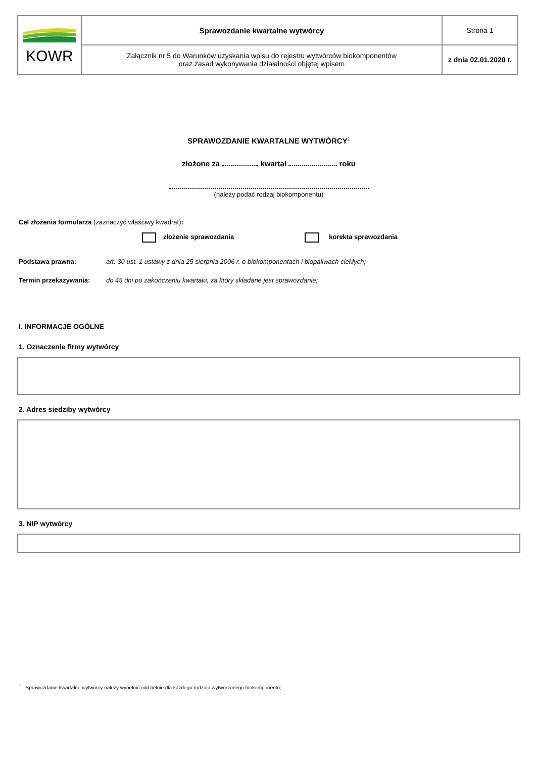| KOWR | Sprawozdanie kwartalne wytwórcy | Strona 1 |
| | Załącznik nr 5 do Warunków uzyskania wpisu do rejestru wytwórców biokomponentów oraz zasad wykonywania działalności objętej wpisem | z dnia 02.01.2020 r. |
SPRAWOZDANIE KWARTALNE WYTWÓRCY<sup>1</sup>
złożone za kwartał roku
(należy podać rodzaj biokomponentu)
Cel złożenia formularza (zaznaczyć właściwy kwadrat):
złożenie sprawozdania korekta sprawozdania
Podstawa prawna: art. 30 ust. 1 ustawy z dnia 25 sierpnia 2006 r. o biokomponentach i biopaliwach ciekłych;
Termin przekazywania: do 45 dni po zakończeniu kwartału, za który składane jest sprawozdanie;
I. INFORMACJE OGÓLNE
1. Oznaczenie firmy wytwórcy
2. Adres siedziby wytwórcy
3. NIP wytwórcy
<sup>1</sup> - Sprawozdanie kwartalne wytwórcy należy wypełnić oddzielnie dla każdego rodzaju wytworzonego biokomponentu;